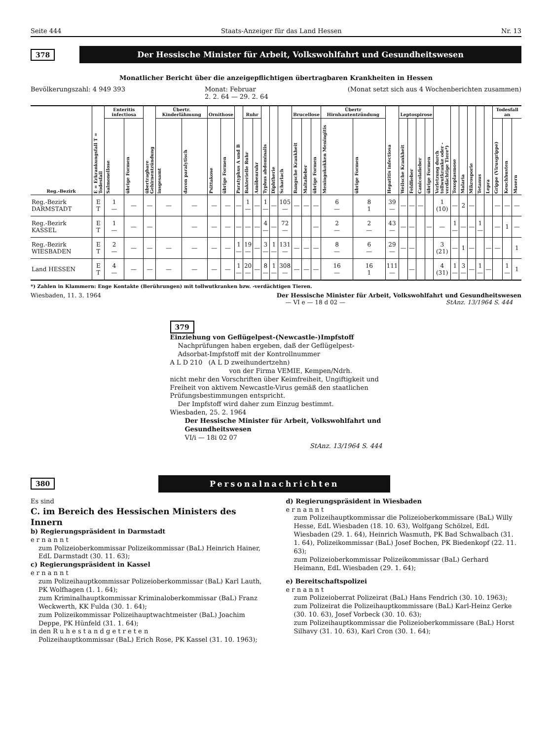Seite 444 Staats-Anzeiger für das Land Hessen Nr. 13
378
Der Hessische Minister für Arbeit, Volkswohlfahrt und Gesundheitswesen
Monatlicher Bericht über die anzeigepflichtigen übertragbaren Krankheiten in Hessen
Bevölkerungszahl: 4 949 393 Monat: Februar
2. 2. 64 — 29. 2. 64 (Monat setzt sich aus 4 Wochenberichten zusammen)
| Reg.-Bezirk | E = Erkrankungsfall T = Todesfall | Enteritis infectiosa | | übertragbare Gehirnentzündung | Übertr. Kinderlähmung | | Ornithose | | Paratyphus A und B | Ruhr | | Typhus abdominalis | Diphtherie | Scharlach | Brucellose | | | Übertr Hirnhautentzündung | | Hepatitis infectiosa | Leptospirose | | | | Verletzung durch tollwutkranke oder -verdächtige Tiere*) | Toxoplasmose | Malaria | Mikrosporie | Tetanus | Lepra | Todesfall an | | |
| --- | --- | --- | --- | --- | --- | --- | --- | --- | --- | --- | --- | --- | --- | --- | --- | --- | --- | --- | --- | --- | --- | --- | --- | --- | --- | --- | --- | --- | --- | --- | --- | --- | --- |
| | | Salmonellose | übrige Formen | | insgesamt | davon paralytisch | Psittakose | übrige Formen | | Bakterielle Ruhr | Amöbenruhr | | | | Bangsche Krankheit | Maltafieber | übrige Formen | Meningokokken Meningitis | übrige Formen | | Weilsche Krankheit | Feldfieber | Canicolafieber | übrige Formen | | | | | | | Grippe (Virusgrippe) | Keuchhusten | Masern |
| Reg.-Bezirk DARMSTADT | E T | 1 — | — | — | — | — | — | — | — | 1 — | — | 1 — | — | 105 — | — | — | — | 6 — | 8 1 | 39 — | — | — | — | | 1 (10) | — | 2 | — | | | — | — | — |
| Reg.-Bezirk KASSEL | E T | 1 — | — | — | | — | — | — | — | — | — | 4 — | — | 72 — | | | — | 2 — | 2 — | 43 — | — | — | | — | — | 1 — | — | — | 1 — | | — | 1 | — |
| Reg.-Bezirk WIESBADEN | E T | 2 — | — | — | — | — | — | — | 1 — | 19 — | — | 3 — | 1 — | 131 — | — | — | — | 8 — | 6 — | 29 — | — | — | | | 3 (21) | — | 1 | — | | — | — | | 1 |
| Land HESSEN | E T | 4 — | — | — | — | — | — | — | 1 — | 20 — | — | 8 — | 1 — | 308 — | — | — | — | 16 — | 16 1 | 111 — | | — | | | 4 (31) | 1 — | 3 — | — | 1 — | — | | 1 — | 1 |
*) Zahlen in Klammern: Enge Kontakte (Berührungen) mit tollwutkranken bzw. -verdächtigen Tieren.
Wiesbaden, 11. 3. 1964 Der Hessische Minister für Arbeit, Volkswohlfahrt und Gesundheitswesen
— VI e — 18 d 02 — StAnz. 13/1964 S. 444
379
Einziehung von Geflügelpest-(Newcastle-)Impfstoff
Nachprüfungen haben ergeben, daß der Geflügelpest-Adsorbat-Impfstoff mit der Kontrollnummer
A L D 210 (A L D zweihundertzehn)
von der Firma VEMIE, Kempen/Ndrh.
nicht mehr den Vorschriften über Keimfreiheit, Ungiftigkeit und Freiheit von aktivem Newcastle-Virus gemäß den staatlichen Prüfungsbestimmungen entspricht.
Der Impfstoff wird daher zum Einzug bestimmt.
Wiesbaden, 25. 2. 1964
Der Hessische Minister für Arbeit, Volkswohlfahrt und Gesundheitswesen
VI/i — 18i 02 07
StAnz. 13/1964 S. 444
380
Personalnachrichten
Es sind
C. im Bereich des Hessischen Ministers des Innern
b) Regierungspräsident in Darmstadt
e r n a n n t
zum Polizeioberkommissar Polizeikommissar (BaL) Heinrich Hainer, EdL Darmstadt (30. 11. 63);
c) Regierungspräsident in Kassel
e r n a n n t
zum Polizeihauptkommissar Polizeioberkommissar (BaL) Karl Lauth, PK Wolfhagen (1. 1. 64);
zum Kriminalhauptkommissar Kriminaloberkommissar (BaL) Franz Weckwerth, KK Fulda (30. 1. 64);
zum Polizeikommissar Polizeihauptwachtmeister (BaL) Joachim Deppe, PK Hünfeld (31. 1. 64);
in den R u h e s t a n d g e t r e t e n
Polizeihauptkommissar (BaL) Erich Rose, PK Kassel (31. 10. 1963);
d) Regierungspräsident in Wiesbaden
e r n a n n t
zum Polizeihauptkommissar die Polizeioberkommissare (BaL) Willy Hesse, EdL Wiesbaden (18. 10. 63), Wolfgang Schölzel, EdL Wiesbaden (29. 1. 64), Heinrich Wasmuth, PK Bad Schwalbach (31. 1. 64), Polizeikommissar (BaL) Josef Bochen, PK Biedenkopf (22. 11. 63);
zum Polizeioberkommissar Polizeikommissar (BaL) Gerhard Heimann, EdL Wiesbaden (29. 1. 64);
e) Bereitschaftspolizei
e r n a n n t
zum Polizeioberrat Polizeirat (BaL) Hans Fendrich (30. 10. 1963);
zum Polizeirat die Polizeihauptkommissare (BaL) Karl-Heinz Gerke (30. 10. 63), Josef Vorbeck (30. 10. 63);
zum Polizeihauptkommissar die Polizeioberkommissare (BaL) Horst Silhavy (31. 10. 63), Karl Cron (30. 1. 64);